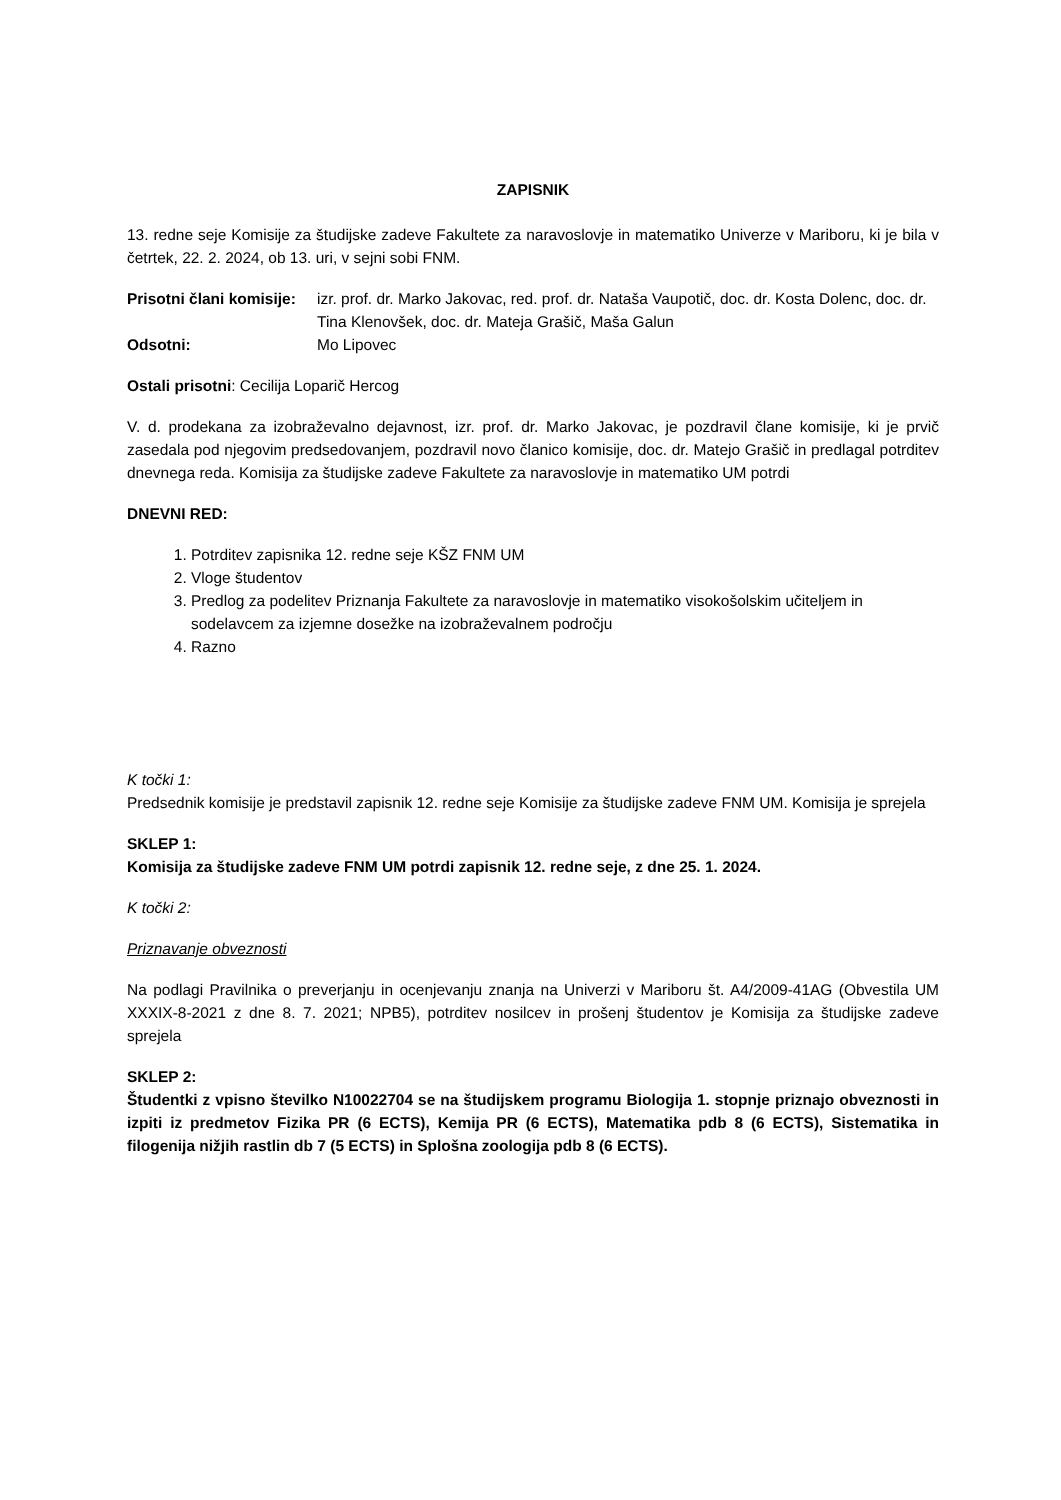ZAPISNIK
13. redne seje Komisije za študijske zadeve Fakultete za naravoslovje in matematiko Univerze v Mariboru, ki je bila v četrtek, 22. 2. 2024, ob 13. uri, v sejni sobi FNM.
Prisotni člani komisije:
izr. prof. dr. Marko Jakovac, red. prof. dr. Nataša Vaupotič, doc. dr. Kosta Dolenc, doc. dr. Tina Klenovšek, doc. dr. Mateja Grašič, Maša Galun
Odsotni: Mo Lipovec
Ostali prisotni: Cecilija Loparič Hercog
V. d. prodekana za izobraževalno dejavnost, izr. prof. dr. Marko Jakovac, je pozdravil člane komisije, ki je prvič zasedala pod njegovim predsedovanjem, pozdravil novo članico komisije, doc. dr. Matejo Grašič in predlagal potrditev dnevnega reda. Komisija za študijske zadeve Fakultete za naravoslovje in matematiko UM potrdi
DNEVNI RED:
1. Potrditev zapisnika 12. redne seje KŠZ FNM UM
2. Vloge študentov
3. Predlog za podelitev Priznanja Fakultete za naravoslovje in matematiko visokošolskim učiteljem in sodelavcem za izjemne dosežke na izobraževalnem področju
4. Razno
K točki 1:
Predsednik komisije je predstavil zapisnik 12. redne seje Komisije za študijske zadeve FNM UM. Komisija je sprejela
SKLEP 1:
Komisija za študijske zadeve FNM UM potrdi zapisnik 12. redne seje, z dne 25. 1. 2024.
K točki 2:
Priznavanje obveznosti
Na podlagi Pravilnika o preverjanju in ocenjevanju znanja na Univerzi v Mariboru št. A4/2009-41AG (Obvestila UM XXXIX-8-2021 z dne 8. 7. 2021; NPB5), potrditev nosilcev in prošenj študentov je Komisija za študijske zadeve sprejela
SKLEP 2:
Študentki z vpisno številko N10022704 se na študijskem programu Biologija 1. stopnje priznajo obveznosti in izpiti iz predmetov Fizika PR (6 ECTS), Kemija PR (6 ECTS), Matematika pdb 8 (6 ECTS), Sistematika in filogenija nižjih rastlin db 7 (5 ECTS) in Splošna zoologija pdb 8 (6 ECTS).